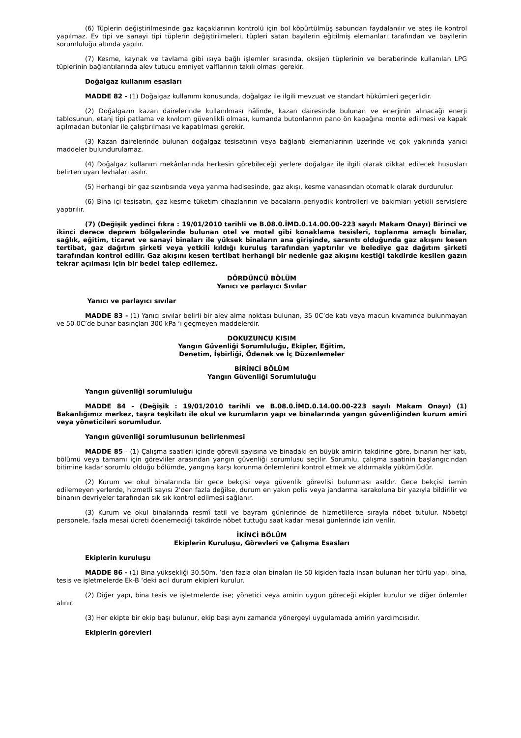(6) Tüplerin değiştirilmesinde gaz kaçaklarının kontrolü için bol köpürtülmüş sabundan faydalanılır ve ateş ile kontrol yapılmaz. Ev tipi ve sanayi tipi tüplerin değiştirilmeleri, tüpleri satan bayilerin eğitilmiş elemanları tarafından ve bayilerin sorumluluğu altında yapılır.
(7) Kesme, kaynak ve tavlama gibi ısıya bağlı işlemler sırasında, oksijen tüplerinin ve beraberinde kullanılan LPG tüplerinin bağlantılarında alev tutucu emniyet valflarının takılı olması gerekir.
Doğalgaz kullanım esasları
MADDE 82 - (1) Doğalgaz kullanımı konusunda, doğalgaz ile ilgili mevzuat ve standart hükümleri geçerlidir.
(2) Doğalgazın kazan dairelerinde kullanılması hâlinde, kazan dairesinde bulunan ve enerjinin alınacağı enerji tablosunun, etanj tipi patlama ve kıvılcım güvenlikli olması, kumanda butonlarının pano ön kapağına monte edilmesi ve kapak açılmadan butonlar ile çalıştırılması ve kapatılması gerekir.
(3) Kazan dairelerinde bulunan doğalgaz tesisatının veya bağlantı elemanlarının üzerinde ve çok yakınında yanıcı maddeler bulundurulamaz.
(4) Doğalgaz kullanım mekânlarında herkesin görebileceği yerlere doğalgaz ile ilgili olarak dikkat edilecek hususları belirten uyarı levhaları asılır.
(5) Herhangi bir gaz sızıntısında veya yanma hadisesinde, gaz akışı, kesme vanasından otomatik olarak durdurulur.
(6) Bina içi tesisatın, gaz kesme tüketim cihazlarının ve bacaların periyodik kontrolleri ve bakımları yetkili servislere yaptırılır.
(7) (Değişik yedinci fıkra : 19/01/2010 tarihli ve B.08.0.İMD.0.14.00.00-223 sayılı Makam Onayı) Birinci ve ikinci derece deprem bölgelerinde bulunan otel ve motel gibi konaklama tesisleri, toplanma amaçlı binalar, sağlık, eğitim, ticaret ve sanayi binaları ile yüksek binaların ana girişinde, sarsıntı olduğunda gaz akışını kesen tertibat, gaz dağıtım şirketi veya yetkili kıldığı kuruluş tarafından yaptırılır ve belediye gaz dağıtım şirketi tarafından kontrol edilir. Gaz akışını kesen tertibat herhangi bir nedenle gaz akışını kestiği takdirde kesilen gazın tekrar açılması için bir bedel talep edilemez.
DÖRDÜNCÜ BÖLÜM
Yanıcı ve parlayıcı Sıvılar
Yanıcı ve parlayıcı sıvılar
MADDE 83 - (1) Yanıcı sıvılar belirli bir alev alma noktası bulunan, 35 0C’de katı veya macun kıvamında bulunmayan ve 50 0C’de buhar basınçları 300 kPa ‘ı geçmeyen maddelerdir.
DOKUZUNCU KISIM
Yangın Güvenliği Sorumluluğu, Ekipler, Eğitim,
Denetim, İşbirliği, Ödenek ve İç Düzenlemeler
BİRİNCİ BÖLÜM
Yangın Güvenliği Sorumluluğu
Yangın güvenliği sorumluluğu
MADDE 84 - (Değişik : 19/01/2010 tarihli ve B.08.0.İMD.0.14.00.00-223 sayılı Makam Onayı) (1) Bakanlığımız merkez, taşra teşkilatı ile okul ve kurumların yapı ve binalarında yangın güvenliğinden kurum amiri veya yöneticileri sorumludur.
Yangın güvenliği sorumlusunun belirlenmesi
MADDE 85 - (1) Çalışma saatleri içinde görevli sayısına ve binadaki en büyük amirin takdirine göre, binanın her katı, bölümü veya tamamı için görevliler arasından yangın güvenliği sorumlusu seçilir. Sorumlu, çalışma saatinin başlangıcından bitimine kadar sorumlu olduğu bölümde, yangına karşı korunma önlemlerini kontrol etmek ve aldırmakla yükümlüdür.
(2) Kurum ve okul binalarında bir gece bekçisi veya güvenlik görevlisi bulunması asıldır. Gece bekçisi temin edilemeyen yerlerde, hizmetli sayısı 2'den fazla değilse, durum en yakın polis veya jandarma karakoluna bir yazıyla bildirilir ve binanın devriyeler tarafından sık sık kontrol edilmesi sağlanır.
(3) Kurum ve okul binalarında resmî tatil ve bayram günlerinde de hizmetlilerce sırayla nöbet tutulur. Nöbetçi personele, fazla mesai ücreti ödenemediği takdirde nöbet tuttuğu saat kadar mesai günlerinde izin verilir.
İKİNCİ BÖLÜM
Ekiplerin Kuruluşu, Görevleri ve Çalışma Esasları
Ekiplerin kuruluşu
MADDE 86 - (1) Bina yüksekliği 30.50m. ’den fazla olan binaları ile 50 kişiden fazla insan bulunan her türlü yapı, bina, tesis ve işletmelerde Ek-B ‘deki acil durum ekipleri kurulur.
(2) Diğer yapı, bina tesis ve işletmelerde ise; yönetici veya amirin uygun göreceği ekipler kurulur ve diğer önlemler alınır.
(3) Her ekipte bir ekip başı bulunur, ekip başı aynı zamanda yönergeyi uygulamada amirin yardımcısıdır.
Ekiplerin görevleri